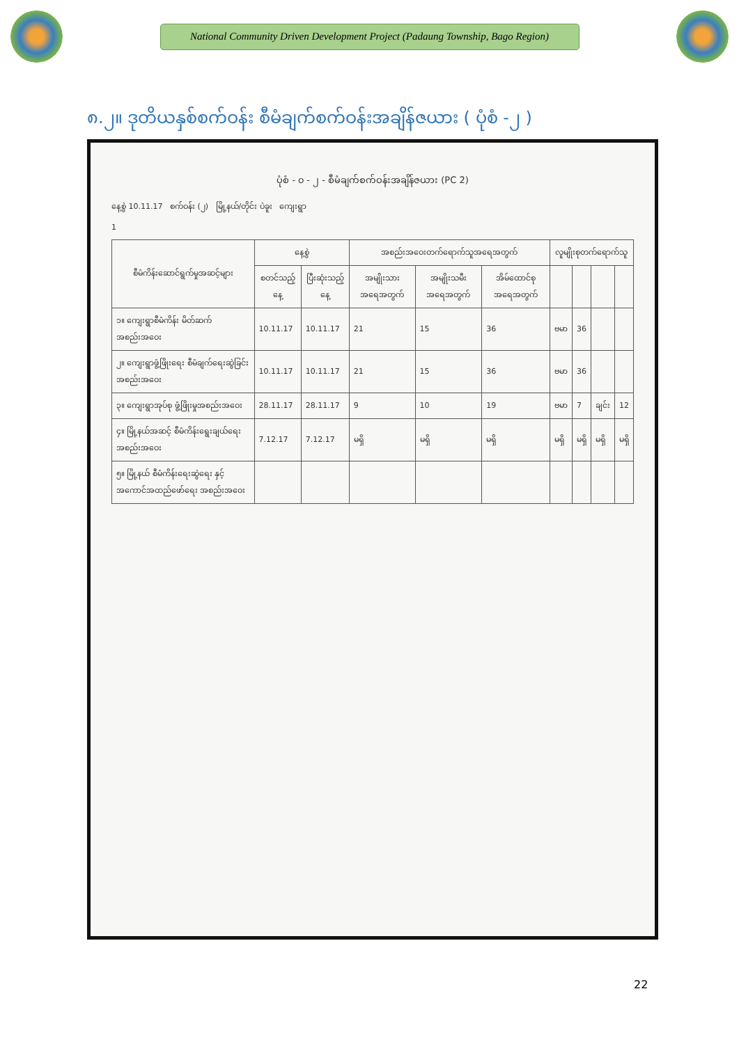National Community Driven Development Project (Padaung Township, Bago Region)
၈.၂။ ဒုတိယနှစ်စက်ဝန်း စီမံချက်စက်ဝန်းအချိန်ဇယား ( ပုံစံ -၂ )
ပုံစံ - ၀ - ၂ - စီမံချက်စက်ဝန်းအချိန်ဇယား (PC 2)
နေ့စွဲ 10.11.17 စက်ဝန်း (၂) မြို့နယ်/တိုင်း ပဲခူး ကျေးရွာ
1
| စီမံကိန်းဆောင်ရွက်မှုအဆင့်များ | နေ့စွဲ | | အစည်းအဝေးတက်ရောက်သူအရေအတွက် | | | လူမျိုးစုတက်ရောက်သူ | | | |
| --- | --- | --- | --- | --- | --- | --- | --- | --- | --- |
| | စတင်သည့်နေ့ | ပြီးဆုံးသည့်နေ့ | အမျိုးသားအရေအတွက် | အမျိုးသမီးအရေအတွက် | အိမ်ထောင်စုအရေအတွက် | | | | |
| ၁။ ကျေးရွာစီမံကိန်း မိတ်ဆက်အစည်းအဝေး | 10.11.17 | 10.11.17 | 21 | 15 | 36 | ဗမာ | 36 | | |
| ၂။ ကျေးရွာဖွံ့ဖြိုးရေး စီမံချက်ရေးဆွဲခြင်း အစည်းအဝေး | 10.11.17 | 10.11.17 | 21 | 15 | 36 | ဗမာ | 36 | | |
| ၃။ ကျေးရွာအုပ်စု ဖွံ့ဖြိုးမှုအစည်းအဝေး | 28.11.17 | 28.11.17 | 9 | 10 | 19 | ဗမာ | 7 | ချင်း | 12 |
| ၄။ မြို့နယ်အဆင့် စီမံကိန်းရွေးချယ်ရေး အစည်းအဝေး | 7.12.17 | 7.12.17 | မရှိ | မရှိ | မရှိ | မရှိ | မရှိ | မရှိ | မရှိ |
| ၅။ မြို့နယ် စီမံကိန်းရေးဆွဲရေး နှင့် အကောင်အထည်ဖော်ရေး အစည်းအဝေး | | | | | | | | | |
22